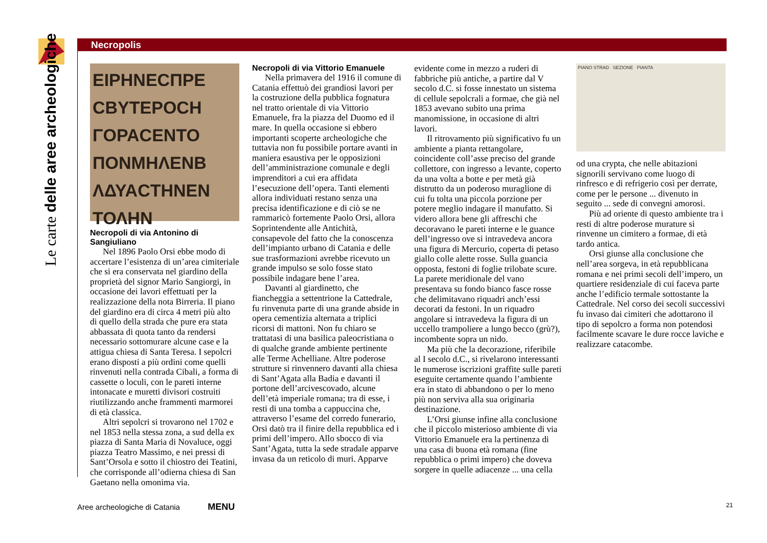Le carte delle aree archeologiche
Necropolis
ΕΙΡΗΝΕϹΠΡΕ ϹΒΥΤΕΡΟϹΗ ΓΟΡΑϹΕΝΤΟ ΠΟΝΜΗΛΕΝΒ ΛΔΥΑϹΤΗΝΕΝ ΤΟΛΗΝ
Necropoli di via Antonino di Sangiuliano
Nel 1896 Paolo Orsi ebbe modo di accertare l’esistenza di un’area cimiteriale che si era conservata nel giardino della proprietà del signor Mario Sangiorgi, in occasione dei lavori effettuati per la realizzazione della nota Birreria. Il piano del giardino era di circa 4 metri più alto di quello della strada che pure era stata abbassata di quota tanto da rendersi necessario sottomurare alcune case e la attigua chiesa di Santa Teresa. I sepolcri erano disposti a più ordini come quelli rinvenuti nella contrada Cibali, a forma di cassette o loculi, con le pareti interne intonacate e muretti divisori costruiti riutilizzando anche frammenti marmorei di età classica.
Altri sepolcri si trovarono nel 1702 e nel 1853 nella stessa zona, a sud della ex piazza di Santa Maria di Novaluce, oggi piazza Teatro Massimo, e nei pressi di Sant’Orsola e sotto il chiostro dei Teatini, che corrisponde all’odierna chiesa di San Gaetano nella omonima via.
Necropoli di via Vittorio Emanuele
Nella primavera del 1916 il comune di Catania effettuò dei grandiosi lavori per la costruzione della pubblica fognatura nel tratto orientale di via Vittorio Emanuele, fra la piazza del Duomo ed il mare. In quella occasione si ebbero importanti scoperte archeologiche che tuttavia non fu possibile portare avanti in maniera esaustiva per le opposizioni dell’amministrazione comunale e degli imprenditori a cui era affidata l’esecuzione dell’opera. Tanti elementi allora individuati restano senza una precisa identificazione e di ciò se ne rammaricò fortemente Paolo Orsi, allora Soprintendente alle Antichità, consapevole del fatto che la conoscenza dell’impianto urbano di Catania e delle sue trasformazioni avrebbe ricevuto un grande impulso se solo fosse stato possibile indagare bene l’area.
Davanti al giardinetto, che fiancheggia a settentrione la Cattedrale, fu rinvenuta parte di una grande abside in opera cementizia alternata a triplici ricorsi di mattoni. Non fu chiaro se trattatasi di una basilica paleocristiana o di qualche grande ambiente pertinente alle Terme Achelliane. Altre poderose strutture si rinvennero davanti alla chiesa di Sant’Agata alla Badia e davanti il portone dell’arcivescovado, alcune dell’età imperiale romana; tra di esse, i resti di una tomba a cappuccina che, attraverso l’esame del corredo funerario, Orsi datò tra il finire della repubblica ed i primi dell’impero. Allo sbocco di via Sant’Agata, tutta la sede stradale apparve invasa da un reticolo di muri. Apparve
evidente come in mezzo a ruderi di fabbriche più antiche, a partire dal V secolo d.C. si fosse innestato un sistema di cellule sepolcrali a formae, che già nel 1853 avevano subito una prima manomissione, in occasione di altri lavori.
Il ritrovamento più significativo fu un ambiente a pianta rettangolare, coincidente coll’asse preciso del grande collettore, con ingresso a levante, coperto da una volta a botte e per metà già distrutto da un poderoso muraglione di cui fu tolta una piccola porzione per potere meglio indagare il manufatto. Si videro allora bene gli affreschi che decoravano le pareti interne e le guance dell’ingresso ove si intravedeva ancora una figura di Mercurio, coperta di petaso giallo colle alette rosse. Sulla guancia opposta, festoni di foglie trilobate scure. La parete meridionale del vano presentava su fondo bianco fasce rosse che delimitavano riquadri anch’essi decorati da festoni. In un riquadro angolare si intravedeva la figura di un uccello trampoliere a lungo becco (grù?), incombente sopra un nido.
Ma più che la decorazione, riferibile al I secolo d.C., si rivelarono interessanti le numerose iscrizioni graffite sulle pareti eseguite certamente quando l’ambiente era in stato di abbandono o per lo meno più non serviva alla sua originaria destinazione.
L’Orsi giunse infine alla conclusione che il piccolo misterioso ambiente di via Vittorio Emanuele era la pertinenza di una casa di buona età romana (fine repubblica o primi impero) che doveva sorgere in quelle adiacenze ... una cella
PIANO STRAD SEZIONE PIANTA
od una crypta, che nelle abitazioni signorili servivano come luogo di rinfresco e di refrigerio così per derrate, come per le persone ... divenuto in seguito ... sede di convegni amorosi.
Più ad oriente di questo ambiente tra i resti di altre poderose murature si rinvenne un cimitero a formae, di età tardo antica.
Orsi giunse alla conclusione che nell’area sorgeva, in età repubblicana romana e nei primi secoli dell’impero, un quartiere residenziale di cui faceva parte anche l’edificio termale sottostante la Cattedrale. Nel corso dei secoli successivi fu invaso dai cimiteri che adottarono il tipo di sepolcro a forma non potendosi facilmente scavare le dure rocce laviche e realizzare catacombe.
Aree archeologiche di Catania MENU
21